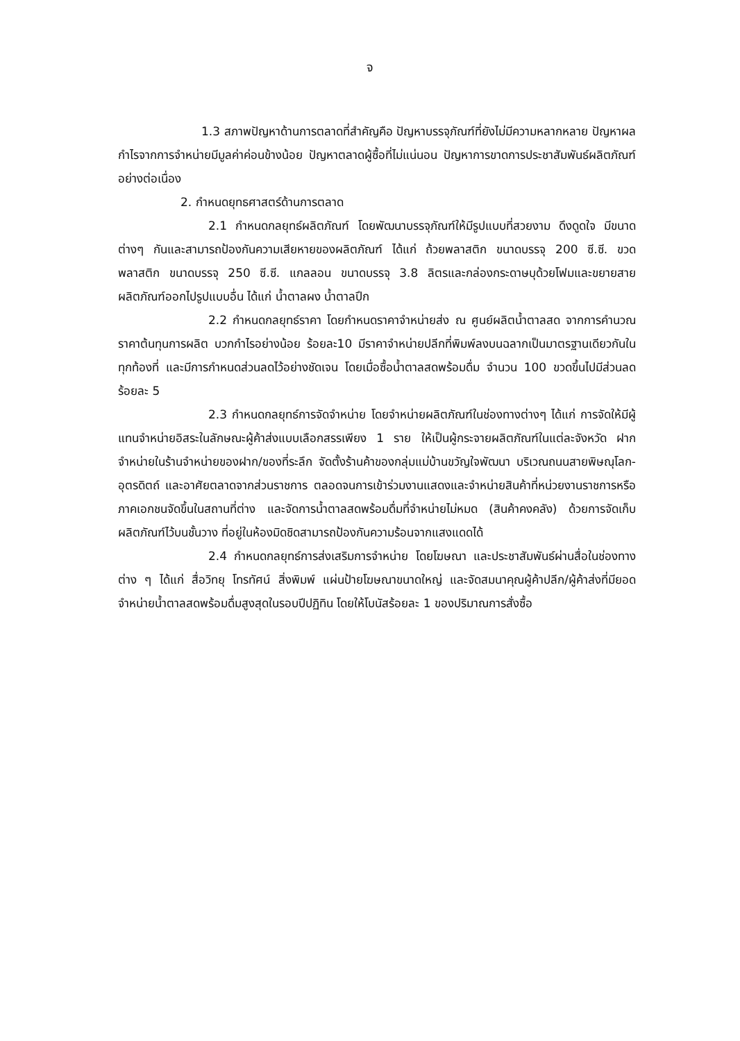จ
1.3 สภาพปัญหาด้านการตลาดที่สำคัญคือ ปัญหาบรรจุภัณฑ์ที่ยังไม่มีความหลากหลาย ปัญหาผลกำไรจากการจำหน่ายมีมูลค่าค่อนข้างน้อย ปัญหาตลาดผู้ซื้อที่ไม่แน่นอน ปัญหาการขาดการประชาสัมพันธ์ผลิตภัณฑ์อย่างต่อเนื่อง
2. กำหนดยุทธศาสตร์ด้านการตลาด
2.1 กำหนดกลยุทธ์ผลิตภัณฑ์ โดยพัฒนาบรรจุภัณฑ์ให้มีรูปแบบที่สวยงาม ดึงดูดใจ มีขนาดต่างๆ กันและสามารถป้องกันความเสียหายของผลิตภัณฑ์ ได้แก่ ถ้วยพลาสติก ขนาดบรรจุ 200 ซี.ซี. ขวดพลาสติก ขนาดบรรจุ 250 ซี.ซี. แกลลอน ขนาดบรรจุ 3.8 ลิตรและกล่องกระดาษบุด้วยโฟมและขยายสายผลิตภัณฑ์ออกไปรูปแบบอื่น ได้แก่ น้ำตาลผง น้ำตาลปึก
2.2 กำหนดกลยุทธ์ราคา โดยกำหนดราคาจำหน่ายส่ง ณ ศูนย์ผลิตน้ำตาลสด จากการคำนวณราคาต้นทุนการผลิต บวกกำไรอย่างน้อย ร้อยละ10 มีราคาจำหน่ายปลีกที่พิมพ์ลงบนฉลากเป็นมาตรฐานเดียวกันในทุกท้องที่ และมีการกำหนดส่วนลดไว้อย่างชัดเจน โดยเมื่อซื้อน้ำตาลสดพร้อมดื่ม จำนวน 100 ขวดขึ้นไปมีส่วนลด ร้อยละ 5
2.3 กำหนดกลยุทธ์การจัดจำหน่าย โดยจำหน่ายผลิตภัณฑ์ในช่องทางต่างๆ ได้แก่ การจัดให้มีผู้แทนจำหน่ายอิสระในลักษณะผู้ค้าส่งแบบเลือกสรรเพียง 1 ราย ให้เป็นผู้กระจายผลิตภัณฑ์ในแต่ละจังหวัด ฝากจำหน่ายในร้านจำหน่ายของฝาก/ของที่ระลึก จัดตั้งร้านค้าของกลุ่มแม่บ้านขวัญใจพัฒนา บริเวณถนนสายพิษณุโลก-อุตรดิตถ์ และอาศัยตลาดจากส่วนราชการ ตลอดจนการเข้าร่วมงานแสดงและจำหน่ายสินค้าที่หน่วยงานราชการหรือภาคเอกชนจัดขึ้นในสถานที่ต่าง และจัดการน้ำตาลสดพร้อมดื่มที่จำหน่ายไม่หมด (สินค้าคงคลัง) ด้วยการจัดเก็บผลิตภัณฑ์ไว้บนชั้นวาง ที่อยู่ในห้องมิดชิดสามารถป้องกันความร้อนจากแสงแดดได้
2.4 กำหนดกลยุทธ์การส่งเสริมการจำหน่าย โดยโฆษณา และประชาสัมพันธ์ผ่านสื่อในช่องทางต่าง ๆ ได้แก่ สื่อวิทยุ โทรทัศน์ สิ่งพิมพ์ แผ่นป้ายโฆษณาขนาดใหญ่ และจัดสมนาคุณผู้ค้าปลีก/ผู้ค้าส่งที่มียอดจำหน่ายน้ำตาลสดพร้อมดื่มสูงสุดในรอบปีปฏิทิน โดยให้โบนัสร้อยละ 1 ของปริมาณการสั่งซื้อ